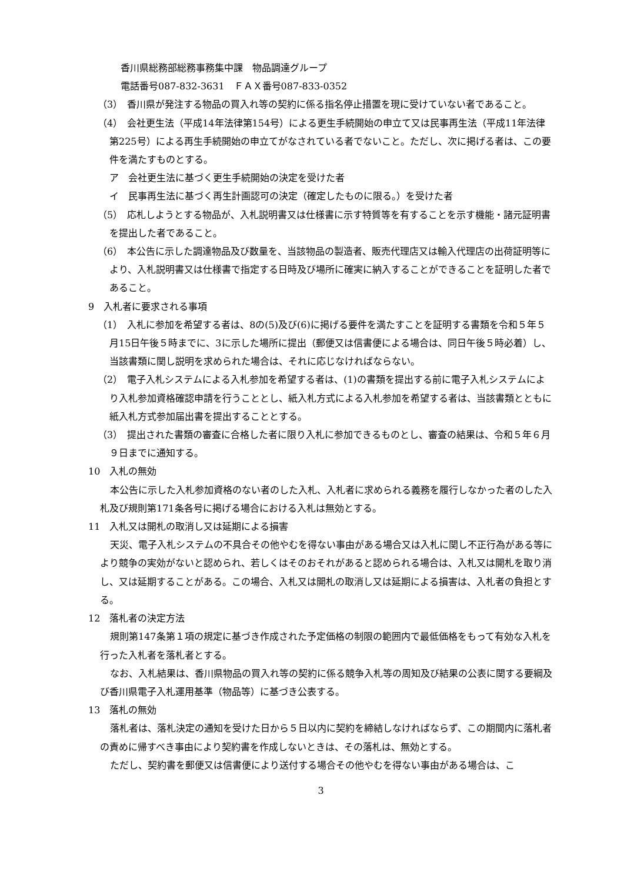香川県総務部総務事務集中課　物品調達グループ
電話番号087-832-3631　ＦＡＸ番号087-833-0352
（3）　香川県が発注する物品の買入れ等の契約に係る指名停止措置を現に受けていない者であること。
（4）　会社更生法（平成14年法律第154号）による更生手続開始の申立て又は民事再生法（平成11年法律第225号）による再生手続開始の申立てがなされている者でないこと。ただし、次に掲げる者は、この要件を満たすものとする。
ア　会社更生法に基づく更生手続開始の決定を受けた者
イ　民事再生法に基づく再生計画認可の決定（確定したものに限る。）を受けた者
（5）　応札しようとする物品が、入札説明書又は仕様書に示す特質等を有することを示す機能・諸元証明書を提出した者であること。
（6）　本公告に示した調達物品及び数量を、当該物品の製造者、販売代理店又は輸入代理店の出荷証明等により、入札説明書又は仕様書で指定する日時及び場所に確実に納入することができることを証明した者であること。
9　入札者に要求される事項
（1）　入札に参加を希望する者は、8の(5)及び(6)に掲げる要件を満たすことを証明する書類を令和５年５月15日午後５時までに、3に示した場所に提出（郵便又は信書便による場合は、同日午後５時必着）し、当該書類に関し説明を求められた場合は、それに応じなければならない。
（2）　電子入札システムによる入札参加を希望する者は、(1)の書類を提出する前に電子入札システムにより入札参加資格確認申請を行うこととし、紙入札方式による入札参加を希望する者は、当該書類とともに紙入札方式参加届出書を提出することとする。
（3）　提出された書類の審査に合格した者に限り入札に参加できるものとし、審査の結果は、令和５年６月９日までに通知する。
10　入札の無効
本公告に示した入札参加資格のない者のした入札、入札者に求められる義務を履行しなかった者のした入札及び規則第171条各号に掲げる場合における入札は無効とする。
11　入札又は開札の取消し又は延期による損害
天災、電子入札システムの不具合その他やむを得ない事由がある場合又は入札に関し不正行為がある等により競争の実効がないと認められ、若しくはそのおそれがあると認められる場合は、入札又は開札を取り消し、又は延期することがある。この場合、入札又は開札の取消し又は延期による損害は、入札者の負担とする。
12　落札者の決定方法
規則第147条第１項の規定に基づき作成された予定価格の制限の範囲内で最低価格をもって有効な入札を行った入札者を落札者とする。
なお、入札結果は、香川県物品の買入れ等の契約に係る競争入札等の周知及び結果の公表に関する要綱及び香川県電子入札運用基準（物品等）に基づき公表する。
13　落札の無効
落札者は、落札決定の通知を受けた日から５日以内に契約を締結しなければならず、この期間内に落札者の責めに帰すべき事由により契約書を作成しないときは、その落札は、無効とする。
ただし、契約書を郵便又は信書便により送付する場合その他やむを得ない事由がある場合は、こ
3